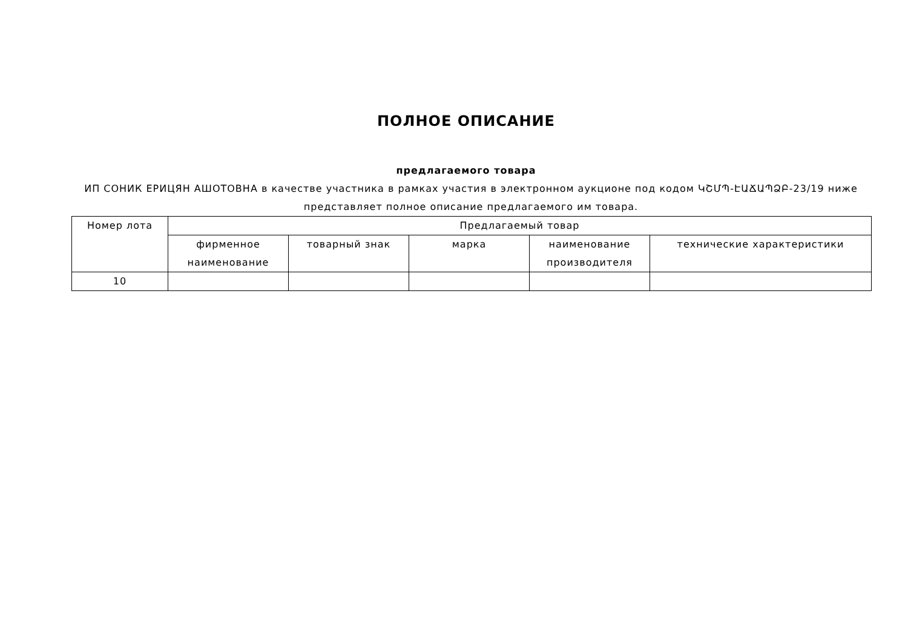ПОЛНОЕ ОПИСАНИЕ
предлагаемого товара
ИП СОНИК ЕРИЦЯН АШОТОВНА в качестве участника в рамках участия в электронном аукционе под кодом ԿՇՄՊ-ԷԱՃԱՊՁԲ-23/19 ниже представляет полное описание предлагаемого им товара.
| Номер лота | Предлагаемый товар | | | | |
| --- | --- | --- | --- | --- | --- |
| | фирменное наименование | товарный знак | марка | наименование производителя | технические характеристики |
| 10 | | | | | |